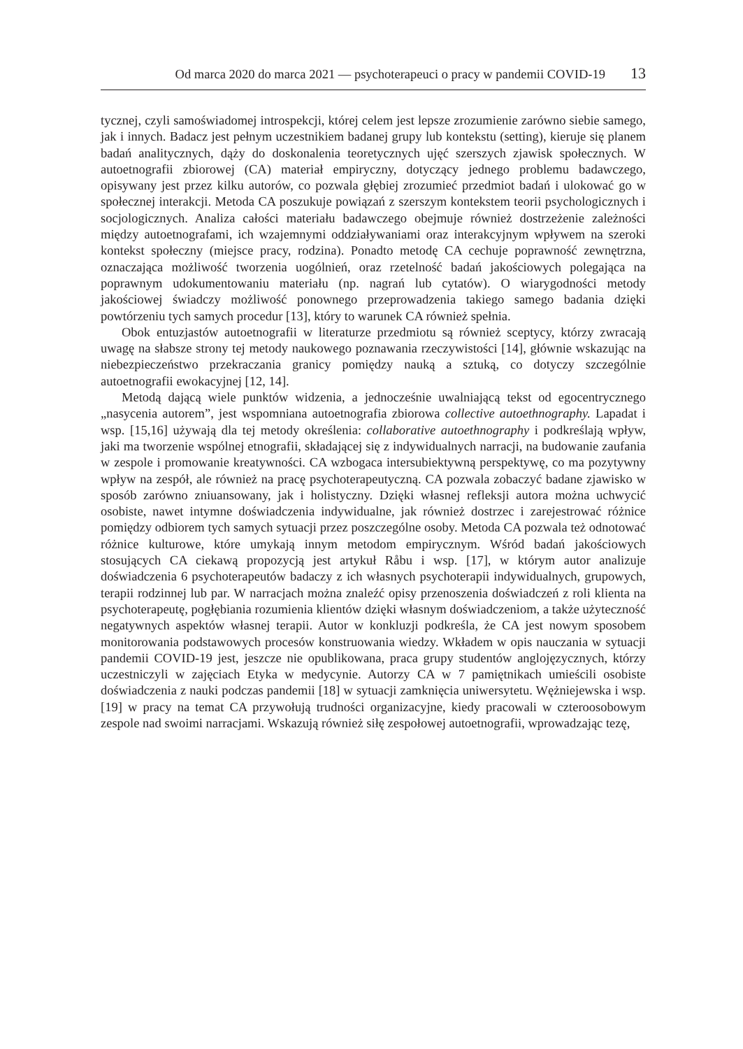Od marca 2020 do marca 2021 — psychoterapeuci o pracy w pandemii COVID-19 13
tycznej, czyli samoświadomej introspekcji, której celem jest lepsze zrozumienie zarówno siebie samego, jak i innych. Badacz jest pełnym uczestnikiem badanej grupy lub kontekstu (setting), kieruje się planem badań analitycznych, dąży do doskonalenia teoretycznych ujęć szerszych zjawisk społecznych. W autoetnografii zbiorowej (CA) materiał empiryczny, dotyczący jednego problemu badawczego, opisywany jest przez kilku autorów, co pozwala głębiej zrozumieć przedmiot badań i ulokować go w społecznej interakcji. Metoda CA poszukuje powiązań z szerszym kontekstem teorii psychologicznych i socjologicznych. Analiza całości materiału badawczego obejmuje również dostrzeżenie zależności między autoetnografami, ich wzajemnymi oddziaływaniami oraz interakcyjnym wpływem na szeroki kontekst społeczny (miejsce pracy, rodzina). Ponadto metodę CA cechuje poprawność zewnętrzna, oznaczająca możliwość tworzenia uogólnień, oraz rzetelność badań jakościowych polegająca na poprawnym udokumentowaniu materiału (np. nagrań lub cytatów). O wiarygodności metody jakościowej świadczy możliwość ponownego przeprowadzenia takiego samego badania dzięki powtórzeniu tych samych procedur [13], który to warunek CA również spełnia.
Obok entuzjastów autoetnografii w literaturze przedmiotu są również sceptycy, którzy zwracają uwagę na słabsze strony tej metody naukowego poznawania rzeczywistości [14], głównie wskazując na niebezpieczeństwo przekraczania granicy pomiędzy nauką a sztuką, co dotyczy szczególnie autoetnografii ewokacyjnej [12, 14].
Metodą dającą wiele punktów widzenia, a jednocześnie uwalniającą tekst od egocentrycznego „nasycenia autorem”, jest wspomniana autoetnografia zbiorowa collective autoethnography. Lapadat i wsp. [15,16] używają dla tej metody określenia: collaborative autoethnography i podkreślają wpływ, jaki ma tworzenie wspólnej etnografii, składającej się z indywidualnych narracji, na budowanie zaufania w zespole i promowanie kreatywności. CA wzbogaca intersubiektywną perspektywę, co ma pozytywny wpływ na zespół, ale również na pracę psychoterapeutyczną. CA pozwala zobaczyć badane zjawisko w sposób zarówno zniuansowany, jak i holistyczny. Dzięki własnej refleksji autora można uchwycić osobiste, nawet intymne doświadczenia indywidualne, jak również dostrzec i zarejestrować różnice pomiędzy odbiorem tych samych sytuacji przez poszczególne osoby. Metoda CA pozwala też odnotować różnice kulturowe, które umykają innym metodom empirycznym. Wśród badań jakościowych stosujących CA ciekawą propozycją jest artykuł Råbu i wsp. [17], w którym autor analizuje doświadczenia 6 psychoterapeutów badaczy z ich własnych psychoterapii indywidualnych, grupowych, terapii rodzinnej lub par. W narracjach można znaleźć opisy przenoszenia doświadczeń z roli klienta na psychoterapeutę, pogłębiania rozumienia klientów dzięki własnym doświadczeniom, a także użyteczność negatywnych aspektów własnej terapii. Autor w konkluzji podkreśla, że CA jest nowym sposobem monitorowania podstawowych procesów konstruowania wiedzy. Wkładem w opis nauczania w sytuacji pandemii COVID-19 jest, jeszcze nie opublikowana, praca grupy studentów anglojęzycznych, którzy uczestniczyli w zajęciach Etyka w medycynie. Autorzy CA w 7 pamiętnikach umieścili osobiste doświadczenia z nauki podczas pandemii [18] w sytuacji zamknięcia uniwersytetu. Wężniejewska i wsp. [19] w pracy na temat CA przywołują trudności organizacyjne, kiedy pracowali w czteroosobowym zespole nad swoimi narracjami. Wskazują również siłę zespołowej autoetnografii, wprowadzając tezę,